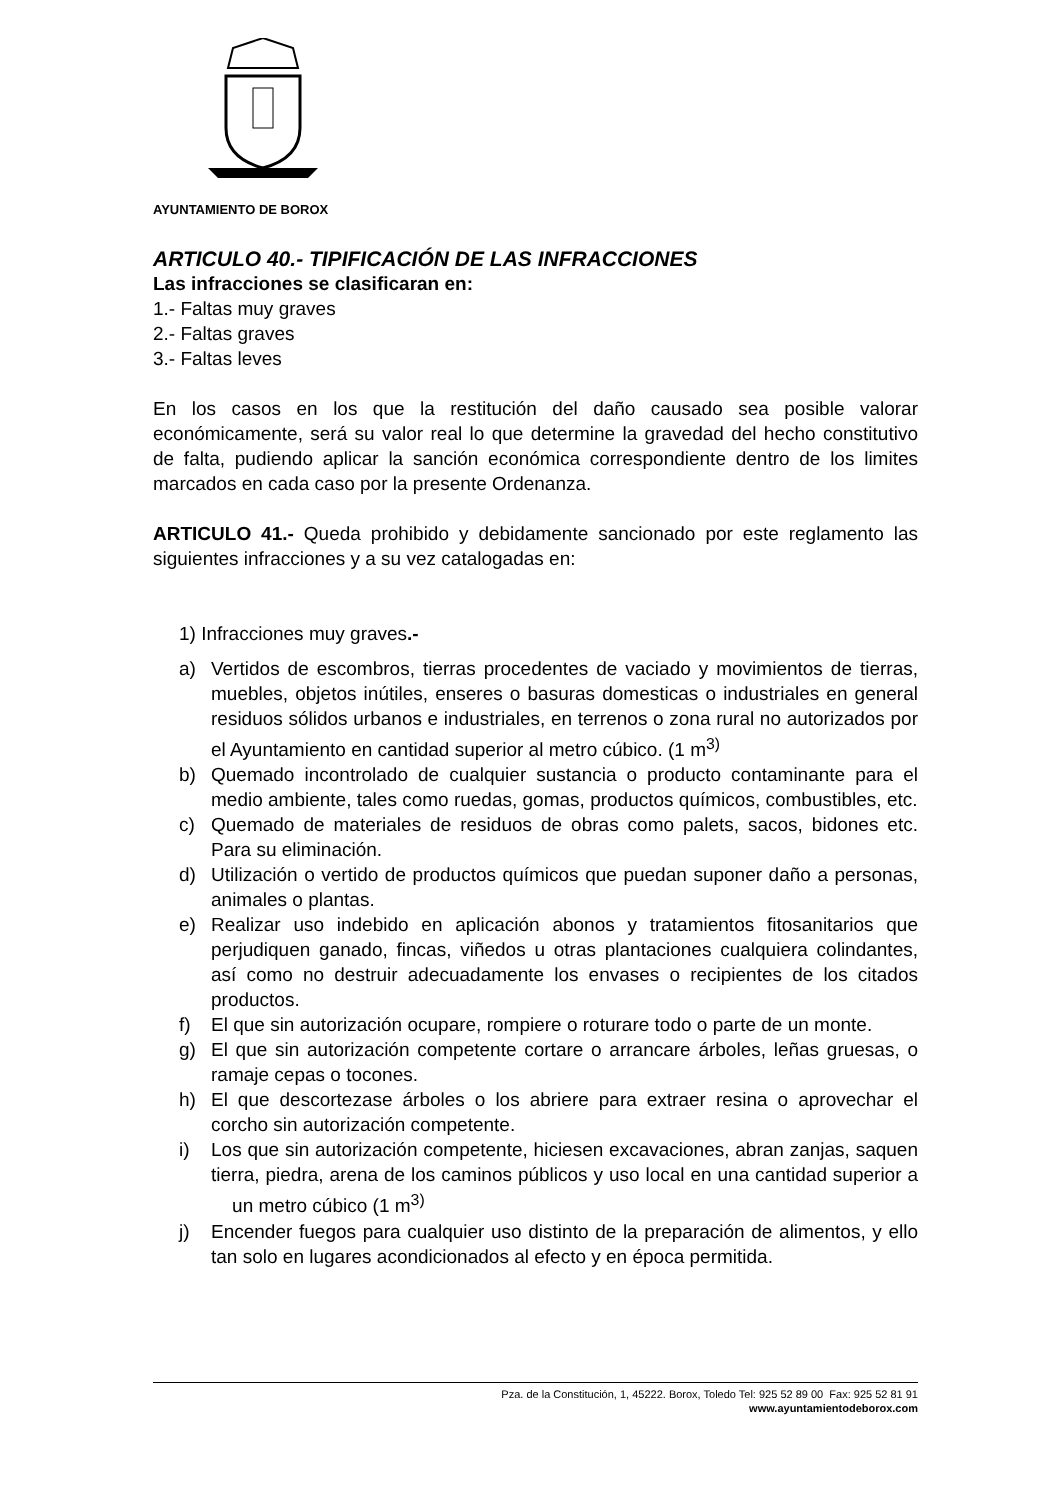AYUNTAMIENTO DE BOROX
ARTICULO 40.- TIPIFICACIÓN DE LAS INFRACCIONES
Las infracciones se clasificaran en:
1.- Faltas muy graves
2.- Faltas graves
3.- Faltas leves
En los casos en los que la restitución del daño causado sea posible valorar económicamente, será su valor real lo que determine la gravedad del hecho constitutivo de falta, pudiendo aplicar la sanción económica correspondiente dentro de los limites marcados en cada caso por la presente Ordenanza.
ARTICULO 41.- Queda prohibido y debidamente sancionado por este reglamento las siguientes infracciones y a su vez catalogadas en:
1) Infracciones muy graves.-
a) Vertidos de escombros, tierras procedentes de vaciado y movimientos de tierras, muebles, objetos inútiles, enseres o basuras domesticas o industriales en general residuos sólidos urbanos e industriales, en terrenos o zona rural no autorizados por el Ayuntamiento en cantidad superior al metro cúbico. (1 m<sup>3)</sup>
b) Quemado incontrolado de cualquier sustancia o producto contaminante para el medio ambiente, tales como ruedas, gomas, productos químicos, combustibles, etc.
c) Quemado de materiales de residuos de obras como palets, sacos, bidones etc. Para su eliminación.
d) Utilización o vertido de productos químicos que puedan suponer daño a personas, animales o plantas.
e) Realizar uso indebido en aplicación abonos y tratamientos fitosanitarios que perjudiquen ganado, fincas, viñedos u otras plantaciones cualquiera colindantes, así como no destruir adecuadamente los envases o recipientes de los citados productos.
f) El que sin autorización ocupare, rompiere o roturare todo o parte de un monte.
g) El que sin autorización competente cortare o arrancare árboles, leñas gruesas, o ramaje cepas o tocones.
h) El que descortezase árboles o los abriere para extraer resina o aprovechar el corcho sin autorización competente.
i) Los que sin autorización competente, hiciesen excavaciones, abran zanjas, saquen tierra, piedra, arena de los caminos públicos y uso local en una cantidad superior a un metro cúbico (1 m<sup>3)</sup>
j) Encender fuegos para cualquier uso distinto de la preparación de alimentos, y ello tan solo en lugares acondicionados al efecto y en época permitida.
Pza. de la Constitución, 1, 45222. Borox, Toledo Tel: 925 52 89 00 Fax: 925 52 81 91
www.ayuntamientodeborox.com